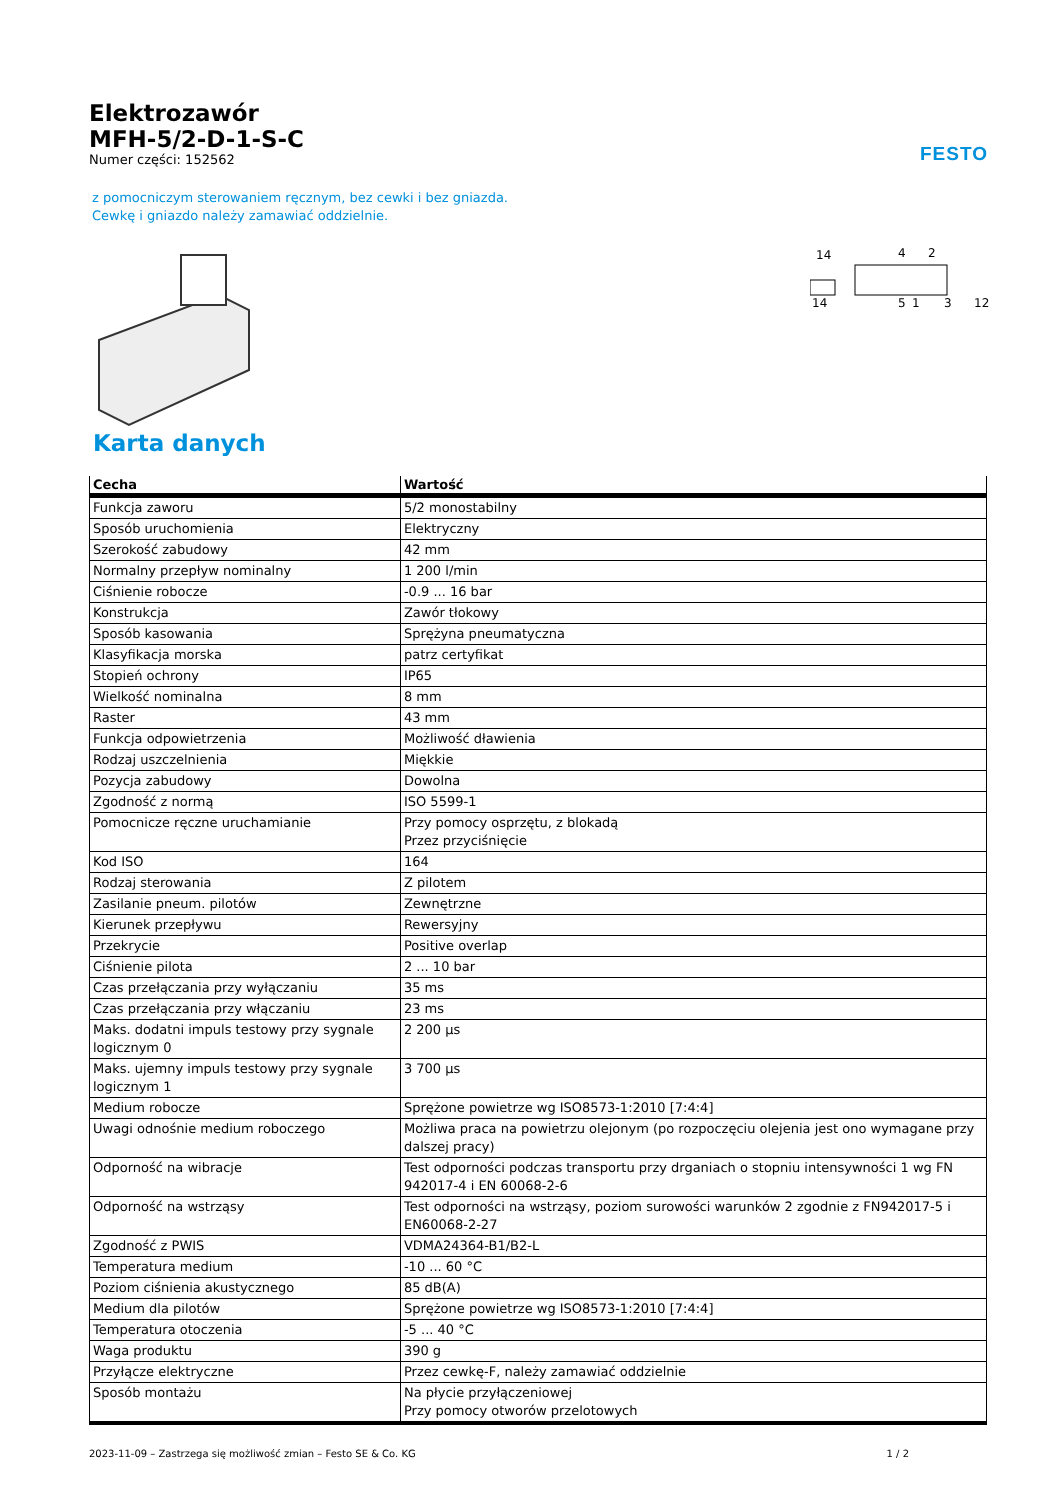FESTO
Elektrozawór
MFH-5/2-D-1-S-C
Numer części: 152562
z pomocniczym sterowaniem ręcznym, bez cewki i bez gniazda.
Cewkę i gniazdo należy zamawiać oddzielnie.
14
14
4
2
5
1
3
12
Karta danych
| Cecha | Wartość |
| --- | --- |
| Funkcja zaworu | 5/2 monostabilny |
| Sposób uruchomienia | Elektryczny |
| Szerokość zabudowy | 42 mm |
| Normalny przepływ nominalny | 1 200 l/min |
| Ciśnienie robocze | -0.9 ... 16 bar |
| Konstrukcja | Zawór tłokowy |
| Sposób kasowania | Sprężyna pneumatyczna |
| Klasyfikacja morska | patrz certyfikat |
| Stopień ochrony | IP65 |
| Wielkość nominalna | 8 mm |
| Raster | 43 mm |
| Funkcja odpowietrzenia | Możliwość dławienia |
| Rodzaj uszczelnienia | Miękkie |
| Pozycja zabudowy | Dowolna |
| Zgodność z normą | ISO 5599-1 |
| Pomocnicze ręczne uruchamianie | Przy pomocy osprzętu, z blokadą Przez przyciśnięcie |
| Kod ISO | 164 |
| Rodzaj sterowania | Z pilotem |
| Zasilanie pneum. pilotów | Zewnętrzne |
| Kierunek przepływu | Rewersyjny |
| Przekrycie | Positive overlap |
| Ciśnienie pilota | 2 ... 10 bar |
| Czas przełączania przy wyłączaniu | 35 ms |
| Czas przełączania przy włączaniu | 23 ms |
| Maks. dodatni impuls testowy przy sygnale logicznym 0 | 2 200 µs |
| Maks. ujemny impuls testowy przy sygnale logicznym 1 | 3 700 µs |
| Medium robocze | Sprężone powietrze wg ISO8573-1:2010 [7:4:4] |
| Uwagi odnośnie medium roboczego | Możliwa praca na powietrzu olejonym (po rozpoczęciu olejenia jest ono wymagane przy dalszej pracy) |
| Odporność na wibracje | Test odporności podczas transportu przy drganiach o stopniu intensywności 1 wg FN 942017-4 i EN 60068-2-6 |
| Odporność na wstrząsy | Test odporności na wstrząsy, poziom surowości warunków 2 zgodnie z FN942017-5 i EN60068-2-27 |
| Zgodność z PWIS | VDMA24364-B1/B2-L |
| Temperatura medium | -10 ... 60 °C |
| Poziom ciśnienia akustycznego | 85 dB(A) |
| Medium dla pilotów | Sprężone powietrze wg ISO8573-1:2010 [7:4:4] |
| Temperatura otoczenia | -5 ... 40 °C |
| Waga produktu | 390 g |
| Przyłącze elektryczne | Przez cewkę-F, należy zamawiać oddzielnie |
| Sposób montażu | Na płycie przyłączeniowej Przy pomocy otworów przelotowych |
2023-11-09 – Zastrzega się możliwość zmian – Festo SE & Co. KG 1 / 2